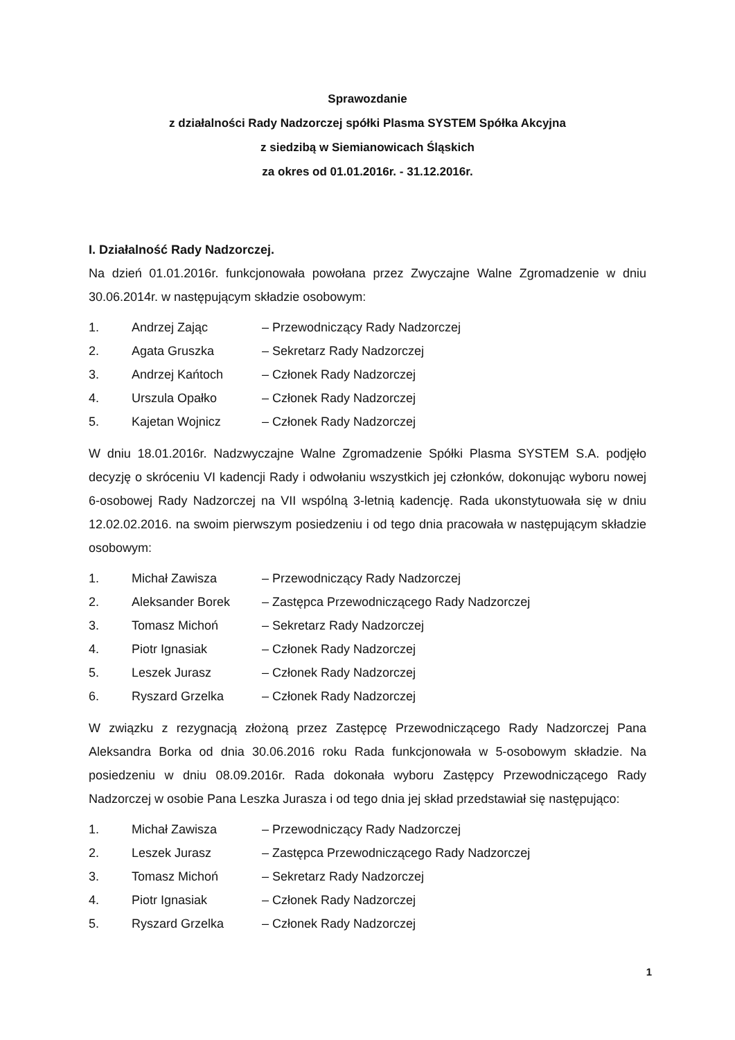Sprawozdanie
z działalności Rady Nadzorczej spółki Plasma SYSTEM Spółka Akcyjna
z siedzibą w Siemianowicach Śląskich
za okres od 01.01.2016r. - 31.12.2016r.
I. Działalność Rady Nadzorczej.
Na dzień 01.01.2016r. funkcjonowała powołana przez Zwyczajne Walne Zgromadzenie w dniu 30.06.2014r. w następującym składzie osobowym:
| 1. | Andrzej Zając | – Przewodniczący Rady Nadzorczej |
| 2. | Agata Gruszka | – Sekretarz Rady Nadzorczej |
| 3. | Andrzej Kańtoch | – Członek Rady Nadzorczej |
| 4. | Urszula Opałko | – Członek Rady Nadzorczej |
| 5. | Kajetan Wojnicz | – Członek Rady Nadzorczej |
W dniu 18.01.2016r. Nadzwyczajne Walne Zgromadzenie Spółki Plasma SYSTEM S.A. podjęło decyzję o skróceniu VI kadencji Rady i odwołaniu wszystkich jej członków, dokonując wyboru nowej 6-osobowej Rady Nadzorczej na VII wspólną 3-letnią kadencję. Rada ukonstytuowała się w dniu 12.02.02.2016. na swoim pierwszym posiedzeniu i od tego dnia pracowała w następującym składzie osobowym:
| 1. | Michał Zawisza | – Przewodniczący Rady Nadzorczej |
| 2. | Aleksander Borek | – Zastępca Przewodniczącego Rady Nadzorczej |
| 3. | Tomasz Michoń | – Sekretarz Rady Nadzorczej |
| 4. | Piotr Ignasiak | – Członek Rady Nadzorczej |
| 5. | Leszek Jurasz | – Członek Rady Nadzorczej |
| 6. | Ryszard Grzelka | – Członek Rady Nadzorczej |
W związku z rezygnacją złożoną przez Zastępcę Przewodniczącego Rady Nadzorczej Pana Aleksandra Borka od dnia 30.06.2016 roku Rada funkcjonowała w 5-osobowym składzie. Na posiedzeniu w dniu 08.09.2016r. Rada dokonała wyboru Zastępcy Przewodniczącego Rady Nadzorczej w osobie Pana Leszka Jurasza i od tego dnia jej skład przedstawiał się następująco:
| 1. | Michał Zawisza | – Przewodniczący Rady Nadzorczej |
| 2. | Leszek Jurasz | – Zastępca Przewodniczącego Rady Nadzorczej |
| 3. | Tomasz Michoń | – Sekretarz Rady Nadzorczej |
| 4. | Piotr Ignasiak | – Członek Rady Nadzorczej |
| 5. | Ryszard Grzelka | – Członek Rady Nadzorczej |
1